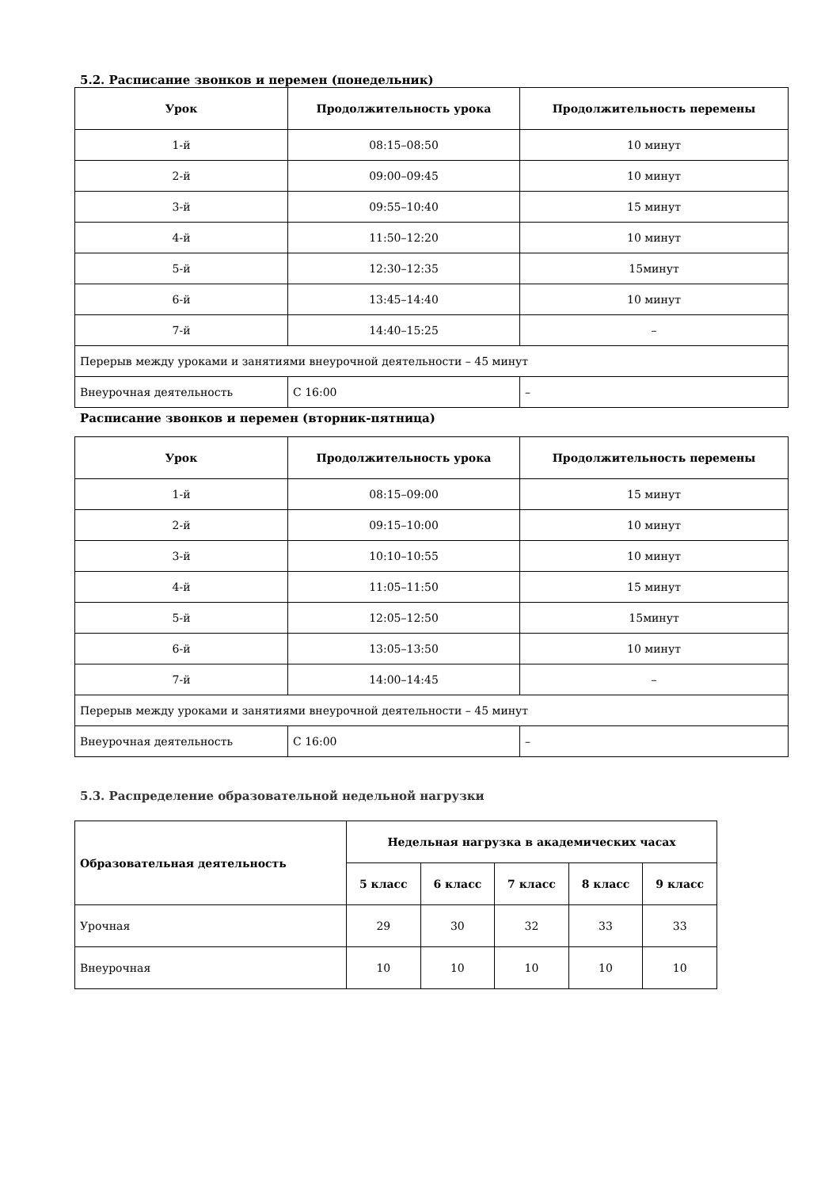5.2. Расписание звонков и перемен (понедельник)
| Урок | Продолжительность урока | Продолжительность перемены |
| --- | --- | --- |
| 1-й | 08:15–08:50 | 10 минут |
| 2-й | 09:00–09:45 | 10 минут |
| 3-й | 09:55–10:40 | 15 минут |
| 4-й | 11:50–12:20 | 10 минут |
| 5-й | 12:30–12:35 | 15минут |
| 6-й | 13:45–14:40 | 10 минут |
| 7-й | 14:40–15:25 | – |
| Перерыв между уроками и занятиями внеурочной деятельности – 45 минут | | |
| Внеурочная деятельность | С 16:00 | – |
Расписание звонков и перемен (вторник-пятница)
| Урок | Продолжительность урока | Продолжительность перемены |
| --- | --- | --- |
| 1-й | 08:15–09:00 | 15 минут |
| 2-й | 09:15–10:00 | 10 минут |
| 3-й | 10:10–10:55 | 10 минут |
| 4-й | 11:05–11:50 | 15 минут |
| 5-й | 12:05–12:50 | 15минут |
| 6-й | 13:05–13:50 | 10 минут |
| 7-й | 14:00–14:45 | – |
| Перерыв между уроками и занятиями внеурочной деятельности – 45 минут | | |
| Внеурочная деятельность | С 16:00 | – |
5.3. Распределение образовательной недельной нагрузки
| Образовательная деятельность | Недельная нагрузка в академических часах | | | | |
| --- | --- | --- | --- | --- | --- |
| | 5 класс | 6 класс | 7 класс | 8 класс | 9 класс |
| Урочная | 29 | 30 | 32 | 33 | 33 |
| Внеурочная | 10 | 10 | 10 | 10 | 10 |